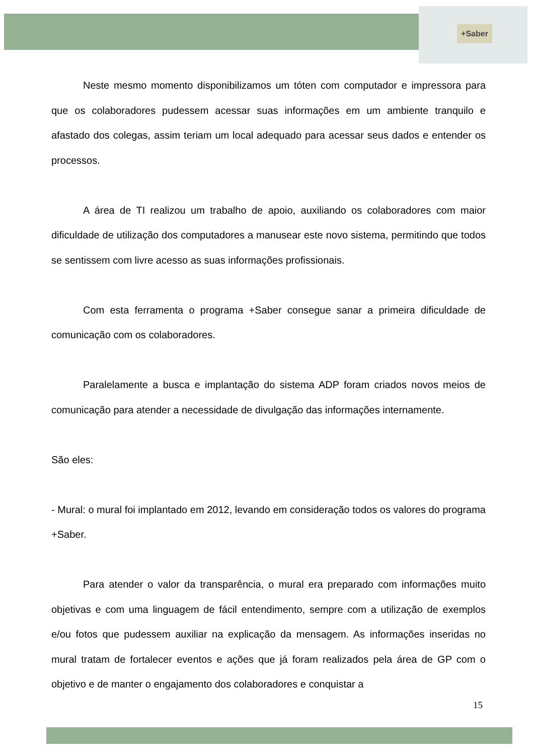+Saber
Neste mesmo momento disponibilizamos um tóten com computador e impressora para que os colaboradores pudessem acessar suas informações em um ambiente tranquilo e afastado dos colegas, assim teriam um local adequado para acessar seus dados e entender os processos.
A área de TI realizou um trabalho de apoio, auxiliando os colaboradores com maior dificuldade de utilização dos computadores a manusear este novo sistema, permitindo que todos se sentissem com livre acesso as suas informações profissionais.
Com esta ferramenta o programa +Saber consegue sanar a primeira dificuldade de comunicação com os colaboradores.
Paralelamente a busca e implantação do sistema ADP foram criados novos meios de comunicação para atender a necessidade de divulgação das informações internamente.
São eles:
- Mural: o mural foi implantado em 2012, levando em consideração todos os valores do programa +Saber.
Para atender o valor da transparência, o mural era preparado com informações muito objetivas e com uma linguagem de fácil entendimento, sempre com a utilização de exemplos e/ou fotos que pudessem auxiliar na explicação da mensagem. As informações inseridas no mural tratam de fortalecer eventos e ações que já foram realizados pela área de GP com o objetivo e de manter o engajamento dos colaboradores e conquistar a
15